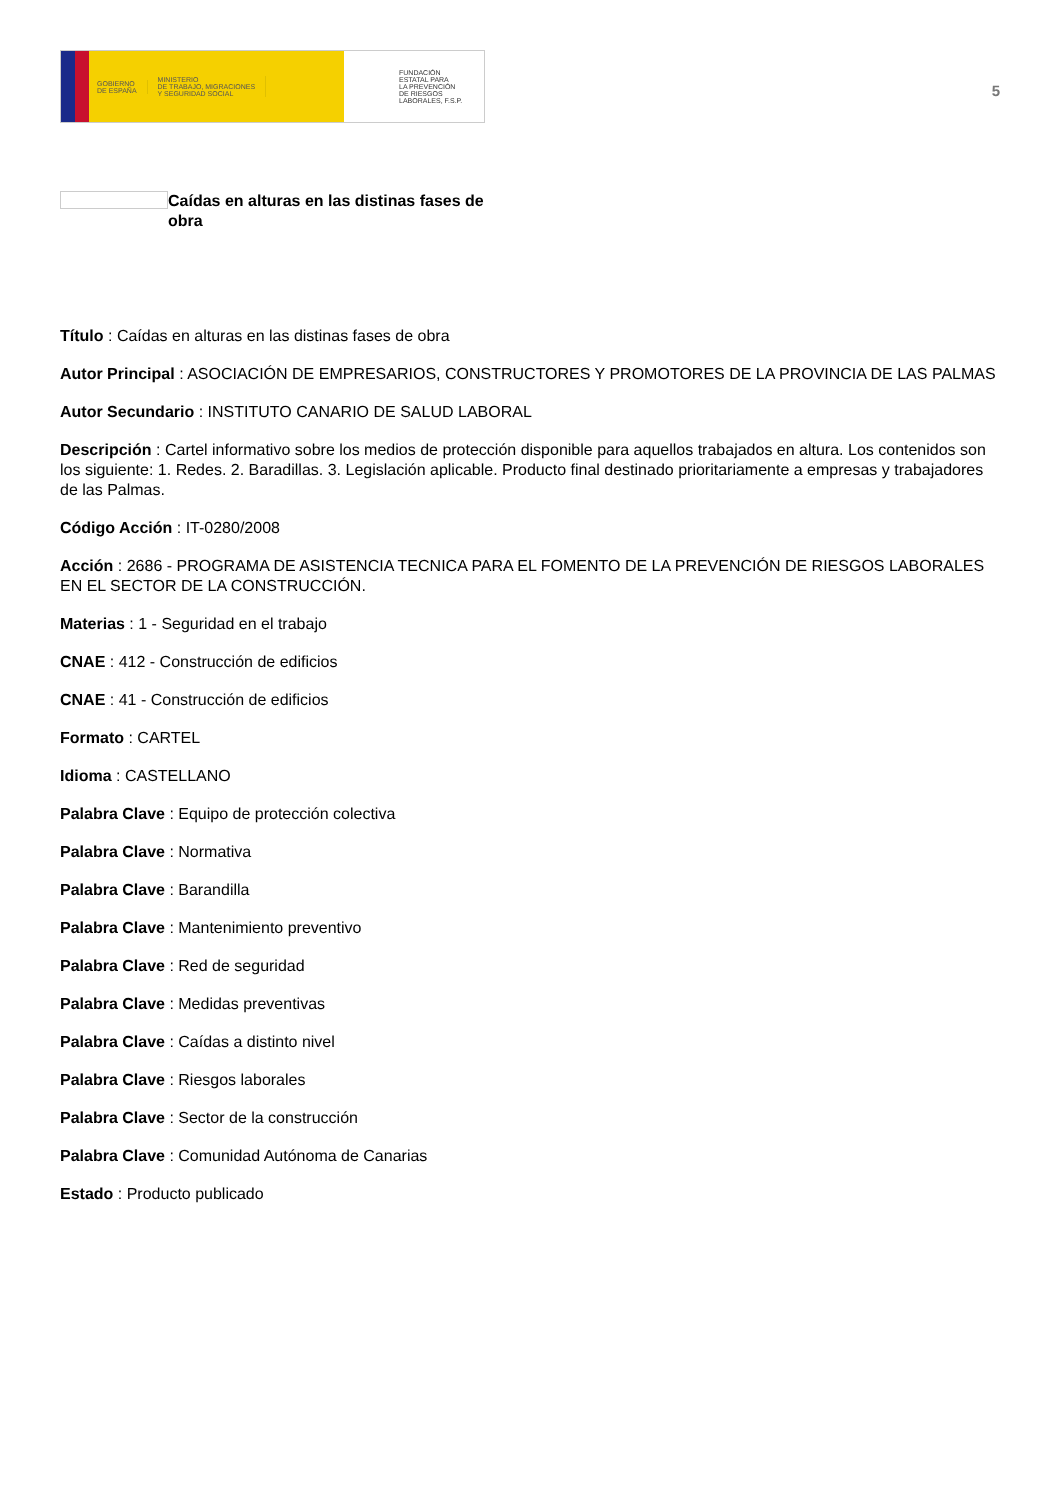GOBIERNO
DE ESPAÑA
MINISTERIO
DE TRABAJO, MIGRACIONES
Y SEGURIDAD SOCIAL
FUNDACIÓN
ESTATAL PARA
LA PREVENCIÓN
DE RIESGOS
LABORALES, F.S.P.
5
Caídas en alturas en las distinas fases de obra
Título : Caídas en alturas en las distinas fases de obra
Autor Principal : ASOCIACIÓN DE EMPRESARIOS, CONSTRUCTORES Y PROMOTORES DE LA PROVINCIA DE LAS PALMAS
Autor Secundario : INSTITUTO CANARIO DE SALUD LABORAL
Descripción : Cartel informativo sobre los medios de protección disponible para aquellos trabajados en altura. Los contenidos son los siguiente: 1. Redes. 2. Baradillas. 3. Legislación aplicable. Producto final destinado prioritariamente a empresas y trabajadores de las Palmas.
Código Acción : IT-0280/2008
Acción : 2686 - PROGRAMA DE ASISTENCIA TECNICA PARA EL FOMENTO DE LA PREVENCIÓN DE RIESGOS LABORALES EN EL SECTOR DE LA CONSTRUCCIÓN.
Materias : 1 - Seguridad en el trabajo
CNAE : 412 - Construcción de edificios
CNAE : 41 - Construcción de edificios
Formato : CARTEL
Idioma : CASTELLANO
Palabra Clave : Equipo de protección colectiva
Palabra Clave : Normativa
Palabra Clave : Barandilla
Palabra Clave : Mantenimiento preventivo
Palabra Clave : Red de seguridad
Palabra Clave : Medidas preventivas
Palabra Clave : Caídas a distinto nivel
Palabra Clave : Riesgos laborales
Palabra Clave : Sector de la construcción
Palabra Clave : Comunidad Autónoma de Canarias
Estado : Producto publicado